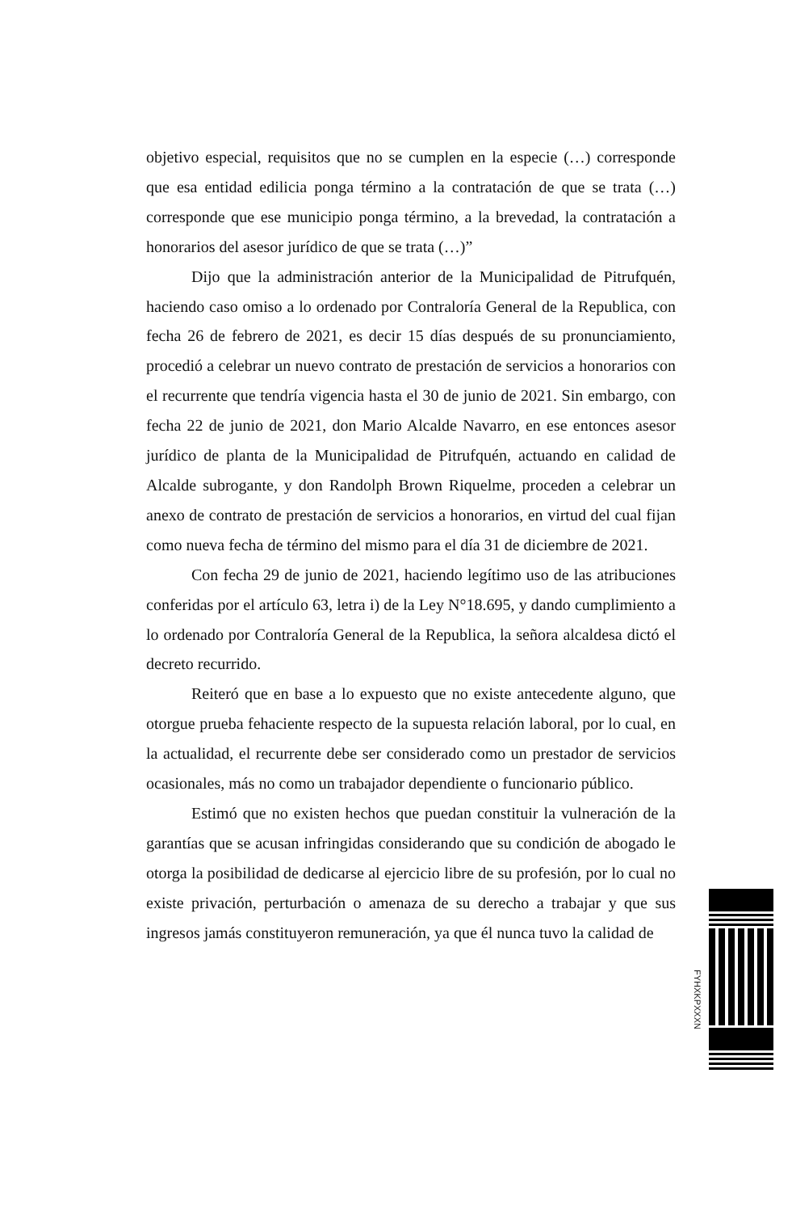objetivo especial, requisitos que no se cumplen en la especie (…) corresponde que esa entidad edilicia ponga término a la contratación de que se trata (…) corresponde que ese municipio ponga término, a la brevedad, la contratación a honorarios del asesor jurídico de que se trata (…)”
Dijo que la administración anterior de la Municipalidad de Pitrufquén, haciendo caso omiso a lo ordenado por Contraloría General de la Republica, con fecha 26 de febrero de 2021, es decir 15 días después de su pronunciamiento, procedió a celebrar un nuevo contrato de prestación de servicios a honorarios con el recurrente que tendría vigencia hasta el 30 de junio de 2021. Sin embargo, con fecha 22 de junio de 2021, don Mario Alcalde Navarro, en ese entonces asesor jurídico de planta de la Municipalidad de Pitrufquén, actuando en calidad de Alcalde subrogante, y don Randolph Brown Riquelme, proceden a celebrar un anexo de contrato de prestación de servicios a honorarios, en virtud del cual fijan como nueva fecha de término del mismo para el día 31 de diciembre de 2021.
Con fecha 29 de junio de 2021, haciendo legítimo uso de las atribuciones conferidas por el artículo 63, letra i) de la Ley N°18.695, y dando cumplimiento a lo ordenado por Contraloría General de la Republica, la señora alcaldesa dictó el decreto recurrido.
Reiteró que en base a lo expuesto que no existe antecedente alguno, que otorgue prueba fehaciente respecto de la supuesta relación laboral, por lo cual, en la actualidad, el recurrente debe ser considerado como un prestador de servicios ocasionales, más no como un trabajador dependiente o funcionario público.
Estimó que no existen hechos que puedan constituir la vulneración de la garantías que se acusan infringidas considerando que su condición de abogado le otorga la posibilidad de dedicarse al ejercicio libre de su profesión, por lo cual no existe privación, perturbación o amenaza de su derecho a trabajar y que sus ingresos jamás constituyeron remuneración, ya que él nunca tuvo la calidad de
FYHXKPXXXN